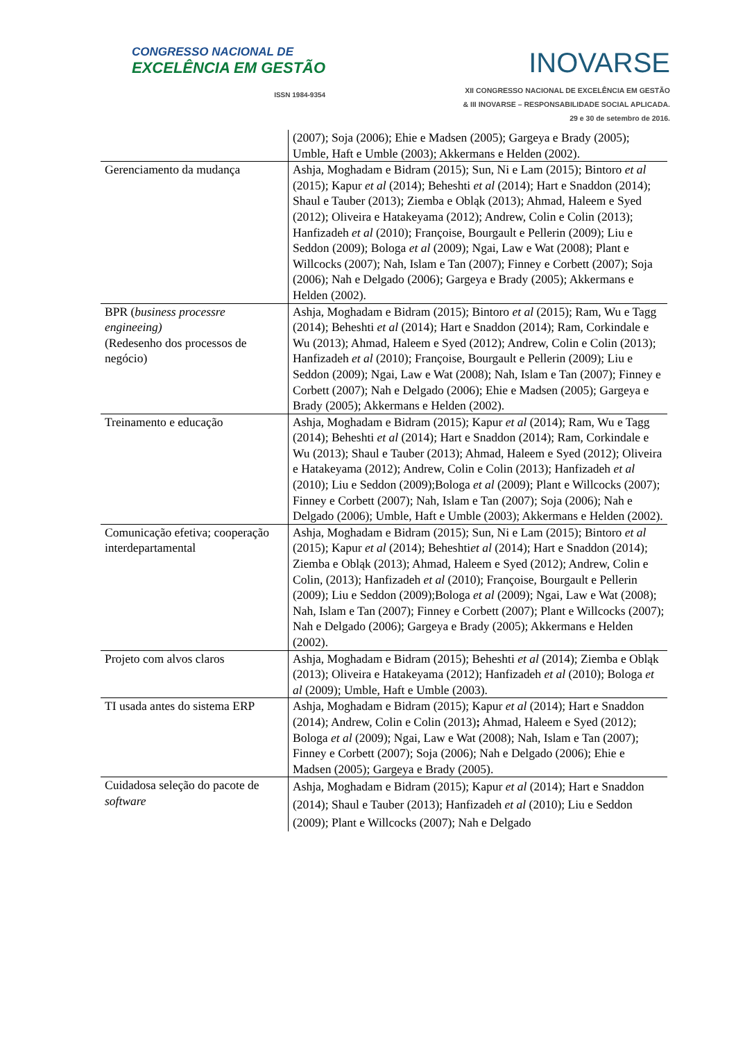CONGRESSO NACIONAL DE
EXCELÊNCIA EM GESTÃO
ISSN 1984-9354
INOVARSE
XII CONGRESSO NACIONAL DE EXCELÊNCIA EM GESTÃO
& III INOVARSE – RESPONSABILIDADE SOCIAL APLICADA.
29 e 30 de setembro de 2016.
| | (2007); Soja (2006); Ehie e Madsen (2005); Gargeya e Brady (2005); Umble, Haft e Umble (2003); Akkermans e Helden (2002). |
| Gerenciamento da mudança | Ashja, Moghadam e Bidram (2015); Sun, Ni e Lam (2015); Bintoro et al (2015); Kapur et al (2014); Beheshti et al (2014); Hart e Snaddon (2014); Shaul e Tauber (2013); Ziemba e Obląk (2013); Ahmad, Haleem e Syed (2012); Oliveira e Hatakeyama (2012); Andrew, Colin e Colin (2013); Hanfizadeh et al (2010); Françoise, Bourgault e Pellerin (2009); Liu e Seddon (2009); Bologa et al (2009); Ngai, Law e Wat (2008); Plant e Willcocks (2007); Nah, Islam e Tan (2007); Finney e Corbett (2007); Soja (2006); Nah e Delgado (2006); Gargeya e Brady (2005); Akkermans e Helden (2002). |
| BPR ( business processre engineeing) (Redesenho dos processos de negócio) | Ashja, Moghadam e Bidram (2015); Bintoro et al (2015); Ram, Wu e Tagg (2014); Beheshti et al (2014); Hart e Snaddon (2014); Ram, Corkindale e Wu (2013); Ahmad, Haleem e Syed (2012); Andrew, Colin e Colin (2013); Hanfizadeh et al (2010); Françoise, Bourgault e Pellerin (2009); Liu e Seddon (2009); Ngai, Law e Wat (2008); Nah, Islam e Tan (2007); Finney e Corbett (2007); Nah e Delgado (2006); Ehie e Madsen (2005); Gargeya e Brady (2005); Akkermans e Helden (2002). |
| Treinamento e educação | Ashja, Moghadam e Bidram (2015); Kapur et al (2014); Ram, Wu e Tagg (2014); Beheshti et al (2014); Hart e Snaddon (2014); Ram, Corkindale e Wu (2013); Shaul e Tauber (2013); Ahmad, Haleem e Syed (2012); Oliveira e Hatakeyama (2012); Andrew, Colin e Colin (2013); Hanfizadeh et al (2010); Liu e Seddon (2009);Bologa et al (2009); Plant e Willcocks (2007); Finney e Corbett (2007); Nah, Islam e Tan (2007); Soja (2006); Nah e Delgado (2006); Umble, Haft e Umble (2003); Akkermans e Helden (2002). |
| Comunicação efetiva; cooperação interdepartamental | Ashja, Moghadam e Bidram (2015); Sun, Ni e Lam (2015); Bintoro et al (2015); Kapur et al (2014); Beheshti et al (2014); Hart e Snaddon (2014); Ziemba e Obląk (2013); Ahmad, Haleem e Syed (2012); Andrew, Colin e Colin, (2013); Hanfizadeh et al (2010); Françoise, Bourgault e Pellerin (2009); Liu e Seddon (2009);Bologa et al (2009); Ngai, Law e Wat (2008); Nah, Islam e Tan (2007); Finney e Corbett (2007); Plant e Willcocks (2007); Nah e Delgado (2006); Gargeya e Brady (2005); Akkermans e Helden (2002). |
| Projeto com alvos claros | Ashja, Moghadam e Bidram (2015); Beheshti et al (2014); Ziemba e Obląk (2013); Oliveira e Hatakeyama (2012); Hanfizadeh et al (2010); Bologa et al (2009); Umble, Haft e Umble (2003). |
| TI usada antes do sistema ERP | Ashja, Moghadam e Bidram (2015); Kapur et al (2014); Hart e Snaddon (2014); Andrew, Colin e Colin (2013) ; Ahmad, Haleem e Syed (2012); Bologa et al (2009); Ngai, Law e Wat (2008); Nah, Islam e Tan (2007); Finney e Corbett (2007); Soja (2006); Nah e Delgado (2006); Ehie e Madsen (2005); Gargeya e Brady (2005). |
| Cuidadosa seleção do pacote de software | Ashja, Moghadam e Bidram (2015); Kapur et al (2014); Hart e Snaddon (2014); Shaul e Tauber (2013); Hanfizadeh et al (2010); Liu e Seddon (2009); Plant e Willcocks (2007); Nah e Delgado |